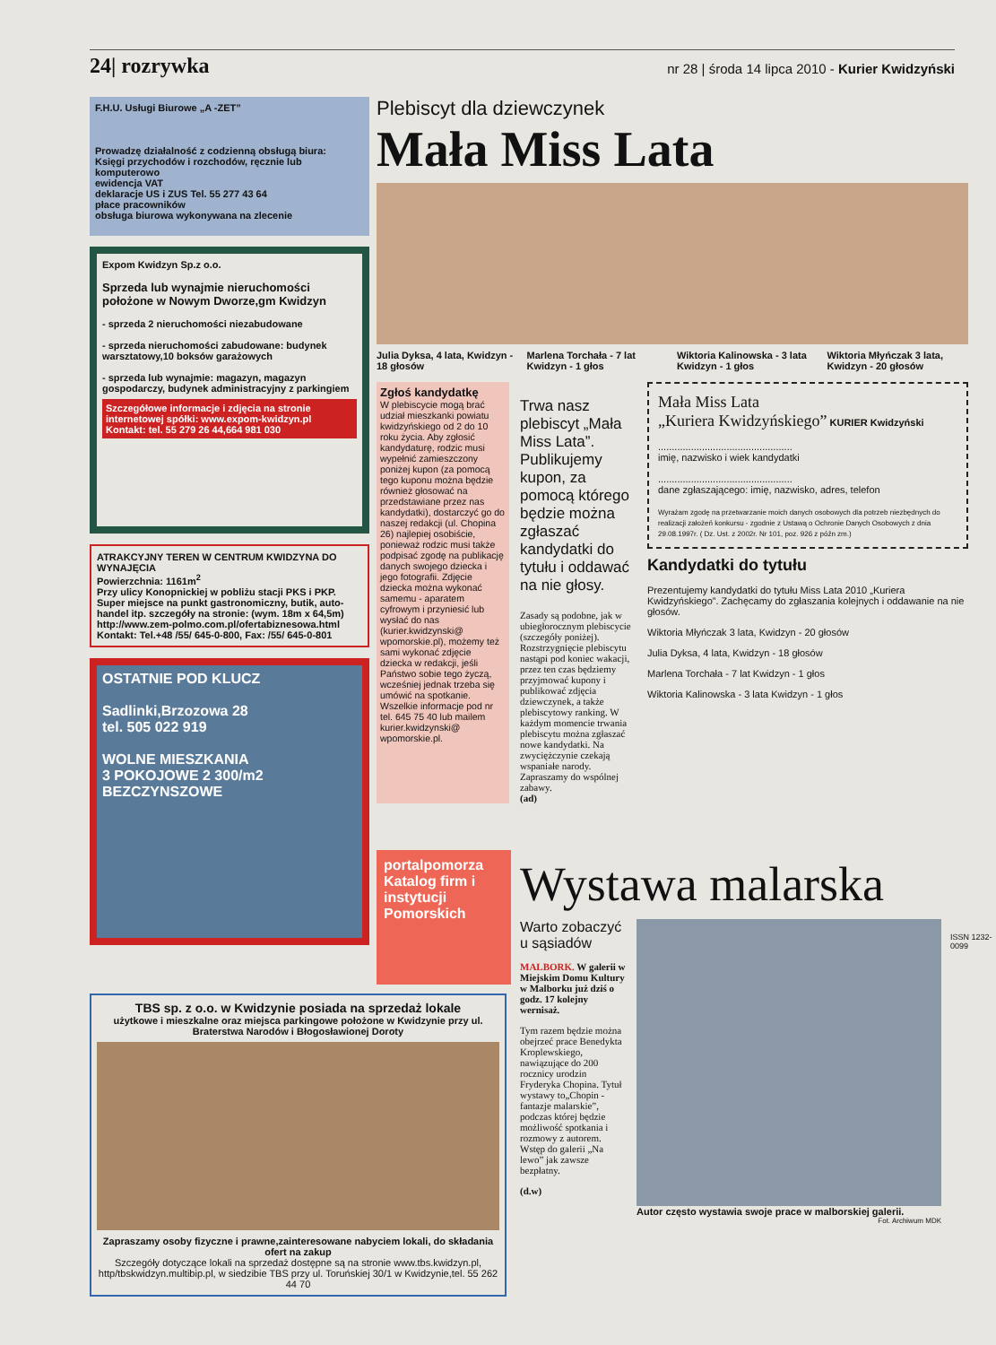24| rozrywka
nr 28 | środa 14 lipca 2010 - Kurier Kwidzyński
F.H.U. Usługi Biurowe „A -ZET”
Prowadzę działalność z codzienną obsługą biura:
Księgi przychodów i rozchodów, ręcznie lub komputerowo
ewidencja VAT
deklaracje US i ZUS Tel. 55 277 43 64
płace pracowników
obsługa biurowa wykonywana na zlecenie
Expom Kwidzyn Sp.z o.o.
Sprzeda lub wynajmie nieruchomości położone w Nowym Dworze,gm Kwidzyn
- sprzeda 2 nieruchomości niezabudowane
- sprzeda nieruchomości zabudowane: budynek warsztatowy,10 boksów garażowych
- sprzeda lub wynajmie: magazyn, magazyn gospodarczy, budynek administracyjny z parkingiem
Szczegółowe informacje i zdjęcia na stronie internetowej spółki: www.expom-kwidzyn.pl
Kontakt: tel. 55 279 26 44,664 981 030
ATRAKCYJNY TEREN W CENTRUM KWIDZYNA DO WYNAJĘCIA
Powierzchnia: 1161m<sup>2</sup>
Przy ulicy Konopnickiej w pobliżu stacji PKS i PKP. Super miejsce na punkt gastronomiczny, butik, auto-handel itp. szczegóły na stronie: (wym. 18m x 64,5m)
http://www.zem-polmo.com.pl/ofertabiznesowa.html
Kontakt: Tel.+48 /55/ 645-0-800, Fax: /55/ 645-0-801
OSTATNIE POD KLUCZ
Sadlinki,Brzozowa 28
tel. 505 022 919
WOLNE MIESZKANIA
3 POKOJOWE 2 300/m2 BEZCZYNSZOWE
portalpomorza
Katalog firm i instytucji Pomorskich
TBS sp. z o.o. w Kwidzynie posiada na sprzedaż lokale
użytkowe i mieszkalne oraz miejsca parkingowe położone w Kwidzynie przy ul. Braterstwa Narodów i Błogosławionej Doroty
Zapraszamy osoby fizyczne i prawne,zainteresowane nabyciem lokali, do składania ofert na zakup
Szczegóły dotyczące lokali na sprzedaż dostępne są na stronie www.tbs.kwidzyn.pl, http/tbskwidzyn.multibip.pl, w siedzibie TBS przy ul. Toruńskiej 30/1 w Kwidzynie,tel. 55 262 44 70
Plebiscyt dla dziewczynek
Mała Miss Lata
Julia Dyksa, 4 lata, Kwidzyn - 18 głosów
Marlena Torchała - 7 lat Kwidzyn - 1 głos
Wiktoria Kalinowska - 3 lata Kwidzyn - 1 głos
Wiktoria Młyńczak 3 lata, Kwidzyn - 20 głosów
Zgłoś kandydatkę
W plebiscycie mogą brać udział mieszkanki powiatu kwidzyńskiego od 2 do 10 roku życia. Aby zgłosić kandydaturę, rodzic musi wypełnić zamieszczony poniżej kupon (za pomocą tego kuponu można będzie również głosować na przedstawiane przez nas kandydatki), dostarczyć go do naszej redakcji (ul. Chopina 26) najlepiej osobiście, ponieważ rodzic musi także podpisać zgodę na publikację danych swojego dziecka i jego fotografii. Zdjęcie dziecka można wykonać samemu - aparatem cyfrowym i przyniesić lub wysłać do nas (kurier.kwidzynski@ wpomorskie.pl), możemy też sami wykonać zdjęcie dziecka w redakcji, jeśli Państwo sobie tego życzą, wcześniej jednak trzeba się umówić na spotkanie. Wszelkie informacje pod nr tel. 645 75 40 lub mailem kurier.kwidzynski@ wpomorskie.pl.
Trwa nasz plebiscyt „Mała Miss Lata”. Publikujemy kupon, za pomocą którego będzie można zgłaszać kandydatki do tytułu i oddawać na nie głosy.
Zasady są podobne, jak w ubiegłorocznym plebiscycie (szczegóły poniżej). Rozstrzygnięcie plebiscytu nastąpi pod koniec wakacji, przez ten czas będziemy przyjmować kupony i publikować zdjęcia dziewczynek, a także plebiscytowy ranking. W każdym momencie trwania plebiscytu można zgłaszać nowe kandydatki. Na zwyciężczynie czekają wspaniałe narody. Zapraszamy do wspólnej zabawy.
(ad)
Mała Miss Lata
„Kuriera Kwidzyńskiego” KURIER Kwidzyński
.................................................
imię, nazwisko i wiek kandydatki
.................................................
dane zgłaszającego: imię, nazwisko, adres, telefon
Wyrażam zgodę na przetwarzanie moich danych osobowych dla potrzeb niezbędnych do realizacji założeń konkursu - zgodnie z Ustawą o Ochronie Danych Osobowych z dnia 29.08.1997r. ( Dz. Ust. z 2002r. Nr 101, poz. 926 z późn zm.)
Kandydatki do tytułu
Prezentujemy kandydatki do tytułu Miss Lata 2010 „Kuriera Kwidzyńskiego”. Zachęcamy do zgłaszania kolejnych i oddawanie na nie głosów.
Wiktoria Młyńczak 3 lata, Kwidzyn - 20 głosów
Julia Dyksa, 4 lata, Kwidzyn - 18 głosów
Marlena Torchała - 7 lat Kwidzyn - 1 głos
Wiktoria Kalinowska - 3 lata Kwidzyn - 1 głos
Wystawa malarska
Warto zobaczyć u sąsiadów
MALBORK. W galerii w Miejskim Domu Kultury w Malborku już dziś o godz. 17 kolejny wernisaż.
Tym razem będzie można obejrzeć prace Benedykta Kroplewskiego, nawiązujące do 200 rocznicy urodzin Fryderyka Chopina. Tytuł wystawy to„Chopin - fantazje malarskie”, podczas której będzie możliwość spotkania i rozmowy z autorem. Wstęp do galerii „Na lewo” jak zawsze bezpłatny.
(d.w)
Autor często wystawia swoje prace w malborskiej galerii.
Fot. Archiwum MDK
ISSN 1232-0099